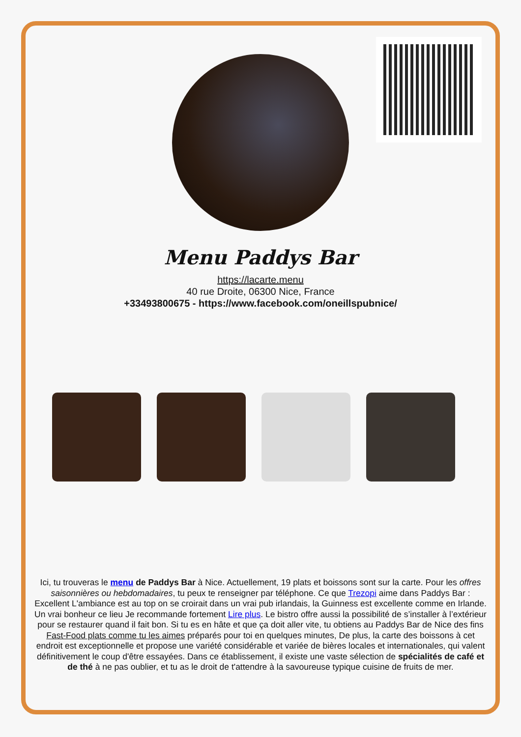Menu Paddys Bar
https://lacarte.menu
40 rue Droite, 06300 Nice, France
+33493800675 - https://www.facebook.com/oneillspubnice/
Ici, tu trouveras le menu de Paddys Bar à Nice. Actuellement, 19 plats et boissons sont sur la carte. Pour les offres saisonnières ou hebdomadaires, tu peux te renseigner par téléphone. Ce que Trezopi aime dans Paddys Bar :
Excellent L'ambiance est au top on se croirait dans un vrai pub irlandais, la Guinness est excellente comme en Irlande. Un vrai bonheur ce lieu Je recommande fortement Lire plus. Le bistro offre aussi la possibilité de s’installer à l’extérieur pour se restaurer quand il fait bon. Si tu es en hâte et que ça doit aller vite, tu obtiens au Paddys Bar de Nice des fins Fast-Food plats comme tu les aimes préparés pour toi en quelques minutes, De plus, la carte des boissons à cet endroit est exceptionnelle et propose une variété considérable et variée de bières locales et internationales, qui valent définitivement le coup d'être essayées. Dans ce établissement, il existe une vaste sélection de spécialités de café et de thé à ne pas oublier, et tu as le droit de t'attendre à la savoureuse typique cuisine de fruits de mer.